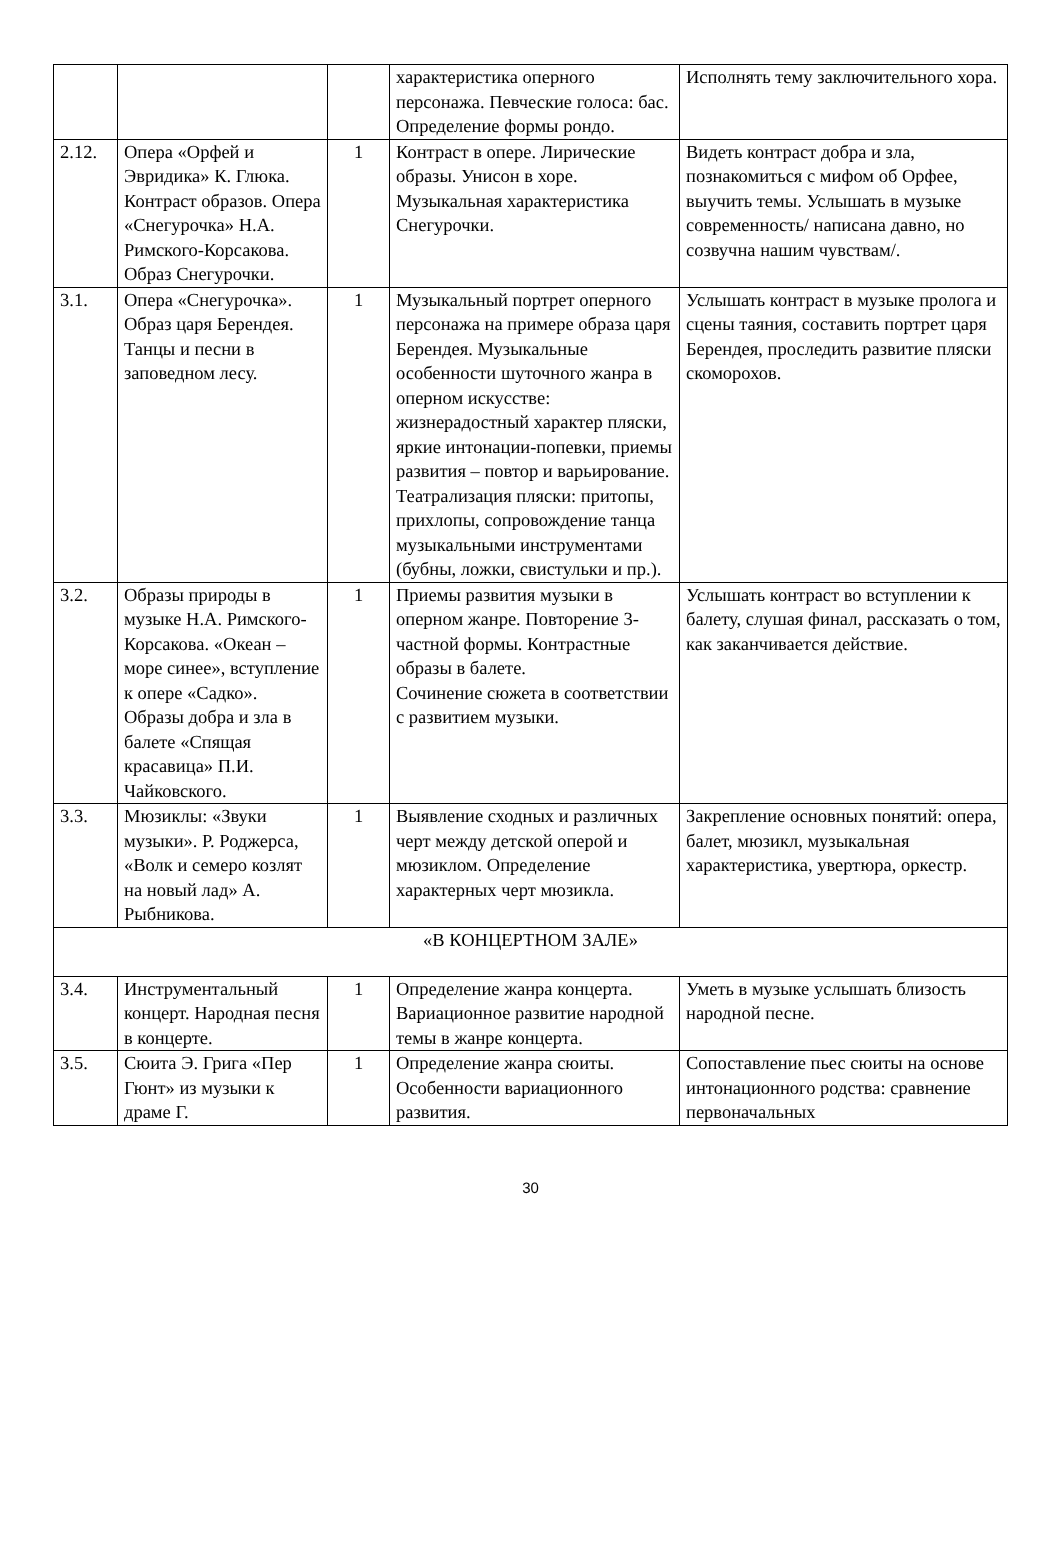| | | | характеристика оперного персонажа. Певческие голоса: бас. Определение формы рондо. | Исполнять тему заключительного хора. |
| 2.12. | Опера «Орфей и Эвридика» К. Глюка. Контраст образов. Опера «Снегурочка» Н.А. Римского-Корсакова. Образ Снегурочки. | 1 | Контраст в опере. Лирические образы. Унисон в хоре. Музыкальная характеристика Снегурочки. | Видеть контраст добра и зла, познакомиться с мифом об Орфее, выучить темы. Услышать в музыке современность/ написана давно, но созвучна нашим чувствам/. |
| 3.1. | Опера «Снегурочка». Образ царя Берендея. Танцы и песни в заповедном лесу. | 1 | Музыкальный портрет оперного персонажа на примере образа царя Берендея. Музыкальные особенности шуточного жанра в оперном искусстве: жизнерадостный характер пляски, яркие интонации-попевки, приемы развития – повтор и варьирование. Театрализация пляски: притопы, прихлопы, сопровождение танца музыкальными инструментами (бубны, ложки, свистульки и пр.). | Услышать контраст в музыке пролога и сцены таяния, составить портрет царя Берендея, проследить развитие пляски скоморохов. |
| 3.2. | Образы природы в музыке Н.А. Римского-Корсакова. «Океан – море синее», вступление к опере «Садко». Образы добра и зла в балете «Спящая красавица» П.И. Чайковского. | 1 | Приемы развития музыки в оперном жанре. Повторение 3-частной формы. Контрастные образы в балете. Сочинение сюжета в соответствии с развитием музыки. | Услышать контраст во вступлении к балету, слушая финал, рассказать о том, как заканчивается действие. |
| 3.3. | Мюзиклы: «Звуки музыки». Р. Роджерса, «Волк и семеро козлят на новый лад» А. Рыбникова. | 1 | Выявление сходных и различных черт между детской оперой и мюзиклом. Определение характерных черт мюзикла. | Закрепление основных понятий: опера, балет, мюзикл, музыкальная характеристика, увертюра, оркестр. |
| «В КОНЦЕРТНОМ ЗАЛЕ» | | | | |
| 3.4. | Инструментальный концерт. Народная песня в концерте. | 1 | Определение жанра концерта. Вариационное развитие народной темы в жанре концерта. | Уметь в музыке услышать близость народной песне. |
| 3.5. | Сюита Э. Грига «Пер Гюнт» из музыки к драме Г. | 1 | Определение жанра сюиты. Особенности вариационного развития. | Сопоставление пьес сюиты на основе интонационного родства: сравнение первоначальных |
30